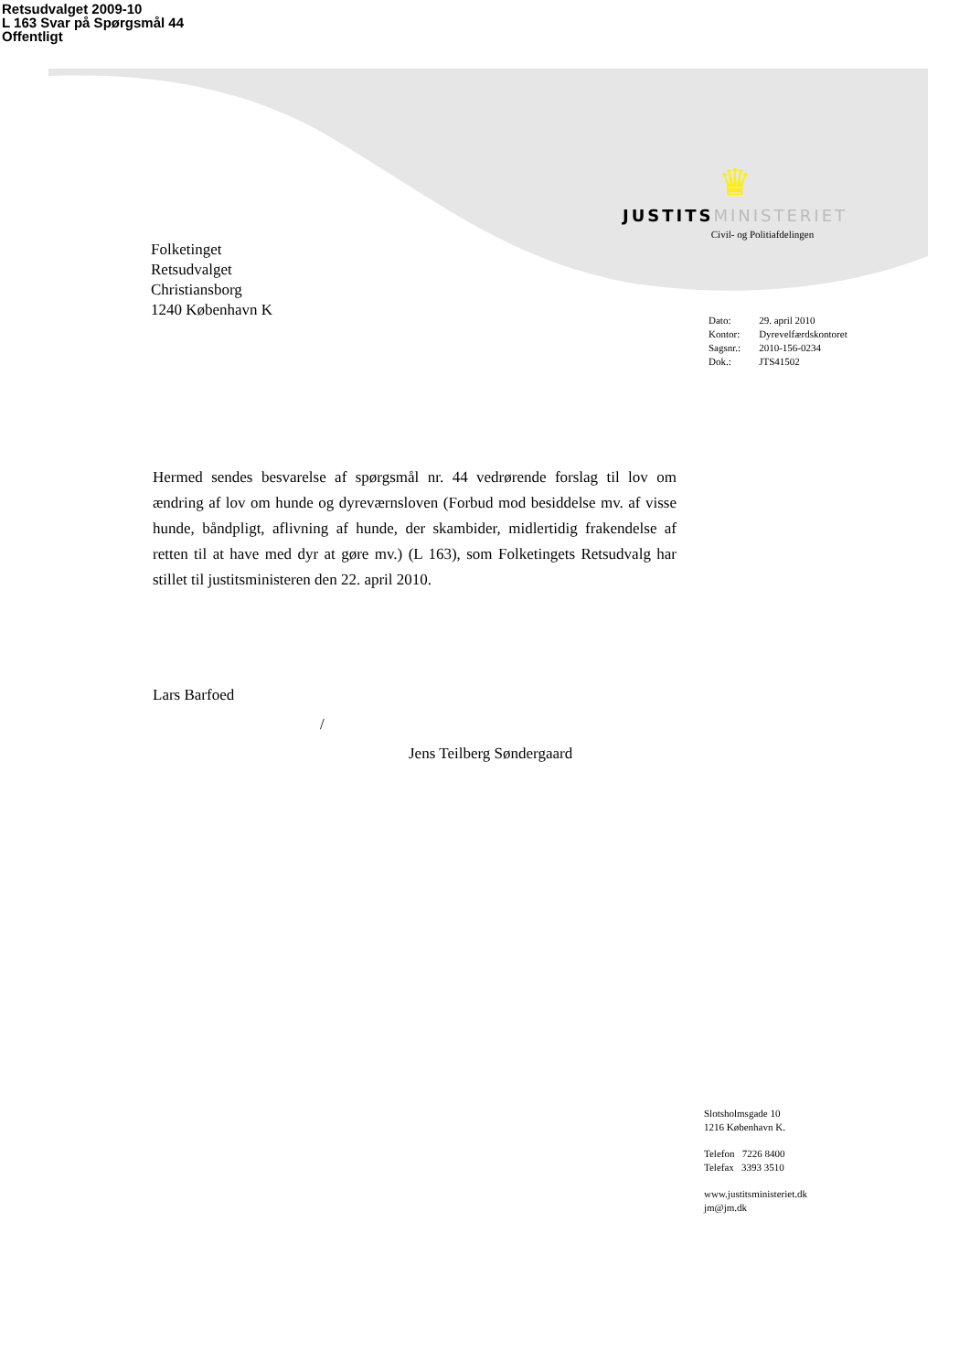Retsudvalget 2009-10
L 163 Svar på Spørgsmål 44
Offentligt
♛
JUSTITS MINISTERIET
Civil- og Politiafdelingen
Folketinget
Retsudvalget
Christiansborg
1240 København K
| Dato: | 29. april 2010 |
| Kontor: | Dyrevelfærdskontoret |
| Sagsnr.: | 2010-156-0234 |
| Dok.: | JTS41502 |
Hermed sendes besvarelse af spørgsmål nr. 44 vedrørende forslag til lov om ændring af lov om hunde og dyreværnsloven (Forbud mod besiddelse mv. af visse hunde, båndpligt, aflivning af hunde, der skambider, midlertidig frakendelse af retten til at have med dyr at gøre mv.) (L 163), som Folketingets Retsudvalg har stillet til justitsministeren den 22. april 2010.
Lars Barfoed
/
Jens Teilberg Søndergaard
Slotsholmsgade 10
1216 København K.
Telefon 7226 8400
Telefax 3393 3510
www.justitsministeriet.dk
jm@jm.dk